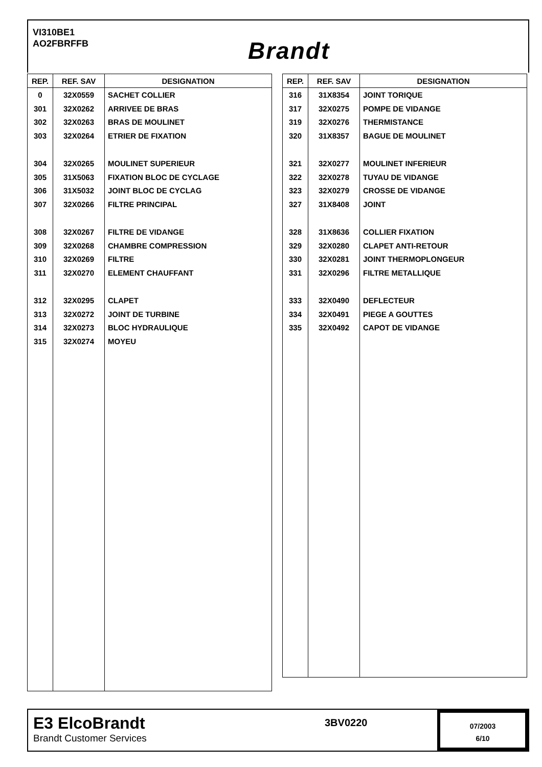VI310BE1
AO2FBRFFB
Brandt
| REP. | REF. SAV | DESIGNATION |
| --- | --- | --- |
| 0 | 32X0559 | SACHET COLLIER |
| 301 | 32X0262 | ARRIVEE DE BRAS |
| 302 | 32X0263 | BRAS DE MOULINET |
| 303 | 32X0264 | ETRIER DE FIXATION |
| 304 | 32X0265 | MOULINET SUPERIEUR |
| 305 | 31X5063 | FIXATION BLOC DE CYCLAGE |
| 306 | 31X5032 | JOINT BLOC DE CYCLAG |
| 307 | 32X0266 | FILTRE PRINCIPAL |
| 308 | 32X0267 | FILTRE DE VIDANGE |
| 309 | 32X0268 | CHAMBRE COMPRESSION |
| 310 | 32X0269 | FILTRE |
| 311 | 32X0270 | ELEMENT CHAUFFANT |
| 312 | 32X0295 | CLAPET |
| 313 | 32X0272 | JOINT DE TURBINE |
| 314 | 32X0273 | BLOC HYDRAULIQUE |
| 315 | 32X0274 | MOYEU |
| REP. | REF. SAV | DESIGNATION |
| --- | --- | --- |
| 316 | 31X8354 | JOINT TORIQUE |
| 317 | 32X0275 | POMPE DE VIDANGE |
| 319 | 32X0276 | THERMISTANCE |
| 320 | 31X8357 | BAGUE DE MOULINET |
| 321 | 32X0277 | MOULINET INFERIEUR |
| 322 | 32X0278 | TUYAU DE VIDANGE |
| 323 | 32X0279 | CROSSE DE VIDANGE |
| 327 | 31X8408 | JOINT |
| 328 | 31X8636 | COLLIER FIXATION |
| 329 | 32X0280 | CLAPET ANTI-RETOUR |
| 330 | 32X0281 | JOINT THERMOPLONGEUR |
| 331 | 32X0296 | FILTRE METALLIQUE |
| 333 | 32X0490 | DEFLECTEUR |
| 334 | 32X0491 | PIEGE A GOUTTES |
| 335 | 32X0492 | CAPOT DE VIDANGE |
E3 ElcoBrandt
Brandt Customer Services
3BV0220
07/2003
6/10